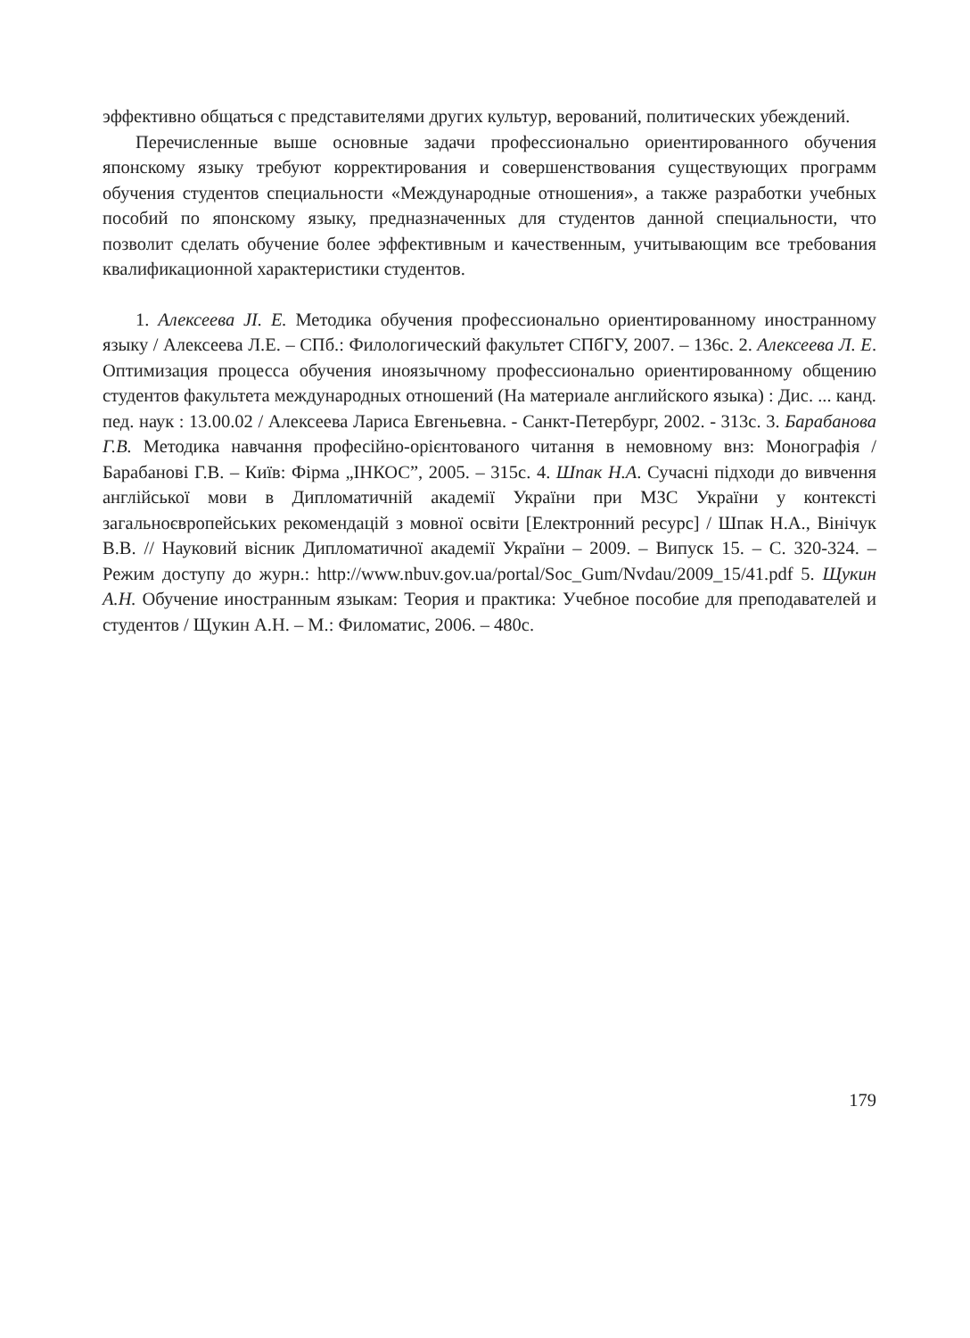эффективно общаться с представителями других культур, верований, политических убеждений.
Перечисленные выше основные задачи профессионально ориентированного обучения японскому языку требуют корректирования и совершенствования существующих программ обучения студентов специальности «Международные отношения», а также разработки учебных пособий по японскому языку, предназначенных для студентов данной специальности, что позволит сделать обучение более эффективным и качественным, учитывающим все требования квалификационной характеристики студентов.
1. Алексеева JI. Е. Методика обучения профессионально ориентированному иностранному языку / Алексеева Л.Е. – СПб.: Филологический факультет СПбГУ, 2007. – 136с. 2. Алексеева Л. Е. Оптимизация процесса обучения иноязычному профессионально ориентированному общению студентов факультета международных отношений (На материале английского языка) : Дис. ... канд. пед. наук : 13.00.02 / Алексеева Лариса Евгеньевна. - Санкт-Петербург, 2002. - 313с. 3. Барабанова Г.В. Методика навчання професійно-орієнтованого читання в немовному внз: Монографія / Барабанові Г.В. – Київ: Фірма „ІНКОС”, 2005. – 315с. 4. Шпак Н.А. Сучасні підходи до вивчення англійської мови в Дипломатичній академії України при МЗС України у контексті загальноєвропейських рекомендацій з мовної освіти [Електронний ресурс] / Шпак Н.А., Вінічук В.В. // Науковий вісник Дипломатичної академії України – 2009. – Випуск 15. – С. 320-324. – Режим доступу до журн.: http://www.nbuv.gov.ua/portal/Soc_Gum/Nvdau/2009_15/41.pdf 5. Щукин А.Н. Обучение иностранным языкам: Теория и практика: Учебное пособие для преподавателей и студентов / Щукин А.Н. – М.: Филоматис, 2006. – 480с.
179